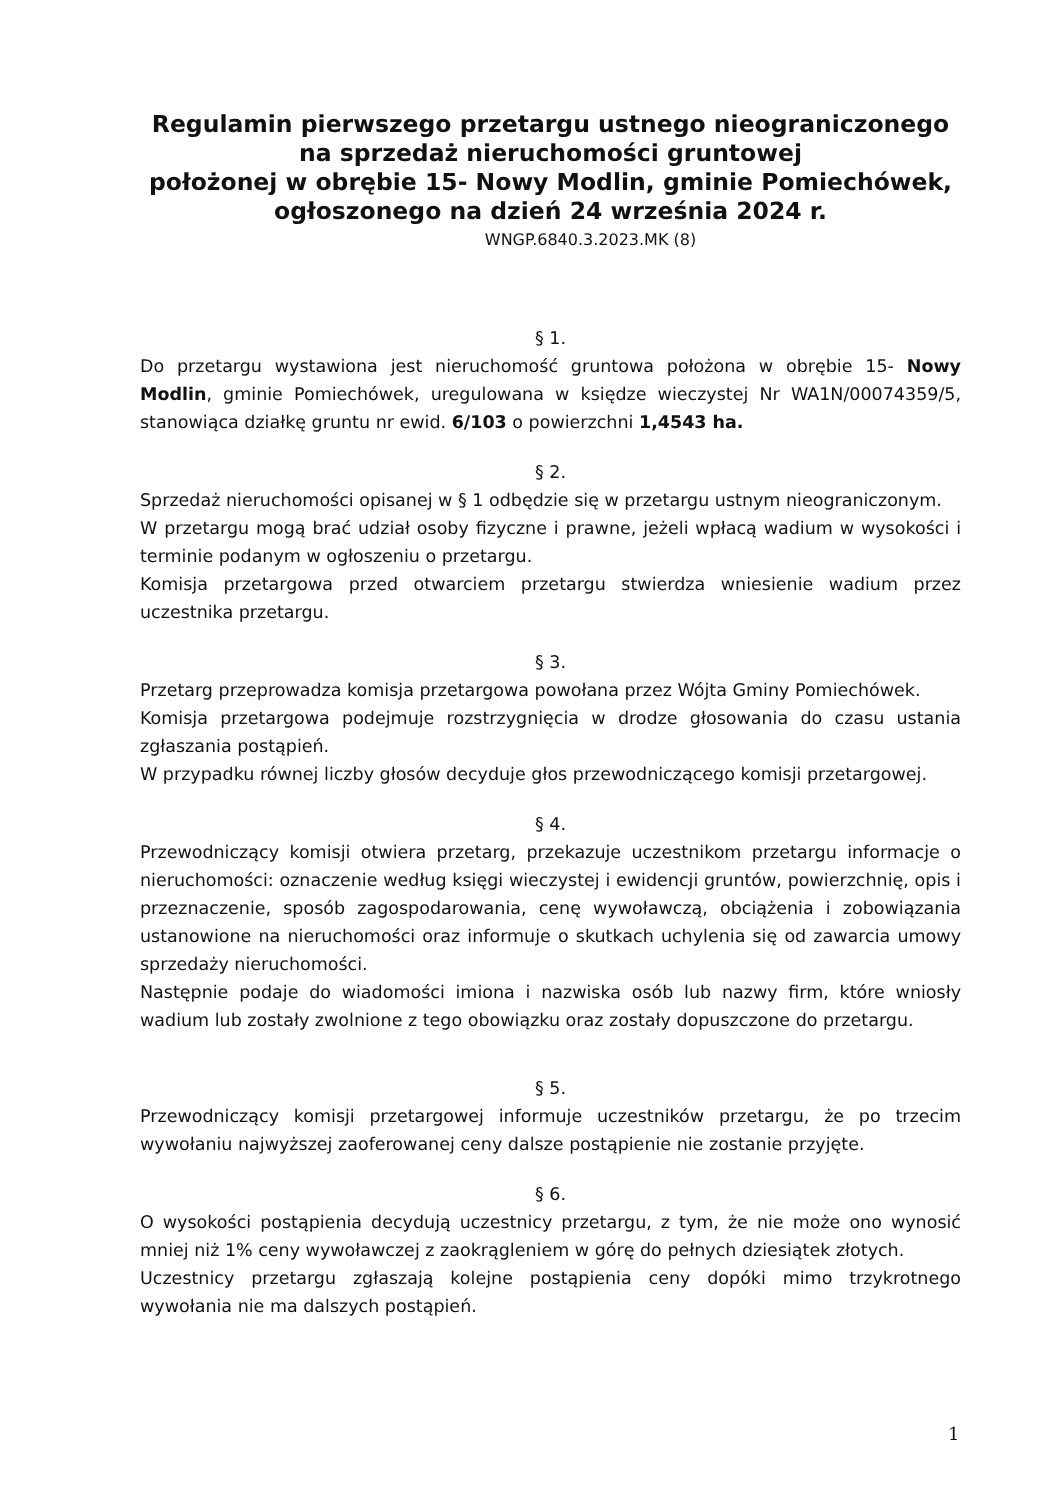Regulamin pierwszego przetargu ustnego nieograniczonego
na sprzedaż nieruchomości gruntowej
położonej w obrębie 15- Nowy Modlin, gminie Pomiechówek,
ogłoszonego na dzień 24 września 2024 r.
WNGP.6840.3.2023.MK (8)
§ 1.
Do przetargu wystawiona jest nieruchomość gruntowa położona w obrębie 15- Nowy Modlin, gminie Pomiechówek, uregulowana w księdze wieczystej Nr WA1N/00074359/5, stanowiąca działkę gruntu nr ewid. 6/103 o powierzchni 1,4543 ha.
§ 2.
Sprzedaż nieruchomości opisanej w § 1 odbędzie się w przetargu ustnym nieograniczonym.
W przetargu mogą brać udział osoby fizyczne i prawne, jeżeli wpłacą wadium w wysokości i terminie podanym w ogłoszeniu o przetargu.
Komisja przetargowa przed otwarciem przetargu stwierdza wniesienie wadium przez uczestnika przetargu.
§ 3.
Przetarg przeprowadza komisja przetargowa powołana przez Wójta Gminy Pomiechówek.
Komisja przetargowa podejmuje rozstrzygnięcia w drodze głosowania do czasu ustania zgłaszania postąpień.
W przypadku równej liczby głosów decyduje głos przewodniczącego komisji przetargowej.
§ 4.
Przewodniczący komisji otwiera przetarg, przekazuje uczestnikom przetargu informacje o nieruchomości: oznaczenie według księgi wieczystej i ewidencji gruntów, powierzchnię, opis i przeznaczenie, sposób zagospodarowania, cenę wywoławczą, obciążenia i zobowiązania ustanowione na nieruchomości oraz informuje o skutkach uchylenia się od zawarcia umowy sprzedaży nieruchomości.
Następnie podaje do wiadomości imiona i nazwiska osób lub nazwy firm, które wniosły wadium lub zostały zwolnione z tego obowiązku oraz zostały dopuszczone do przetargu.
§ 5.
Przewodniczący komisji przetargowej informuje uczestników przetargu, że po trzecim wywołaniu najwyższej zaoferowanej ceny dalsze postąpienie nie zostanie przyjęte.
§ 6.
O wysokości postąpienia decydują uczestnicy przetargu, z tym, że nie może ono wynosić mniej niż 1% ceny wywoławczej z zaokrągleniem w górę do pełnych dziesiątek złotych.
Uczestnicy przetargu zgłaszają kolejne postąpienia ceny dopóki mimo trzykrotnego wywołania nie ma dalszych postąpień.
1